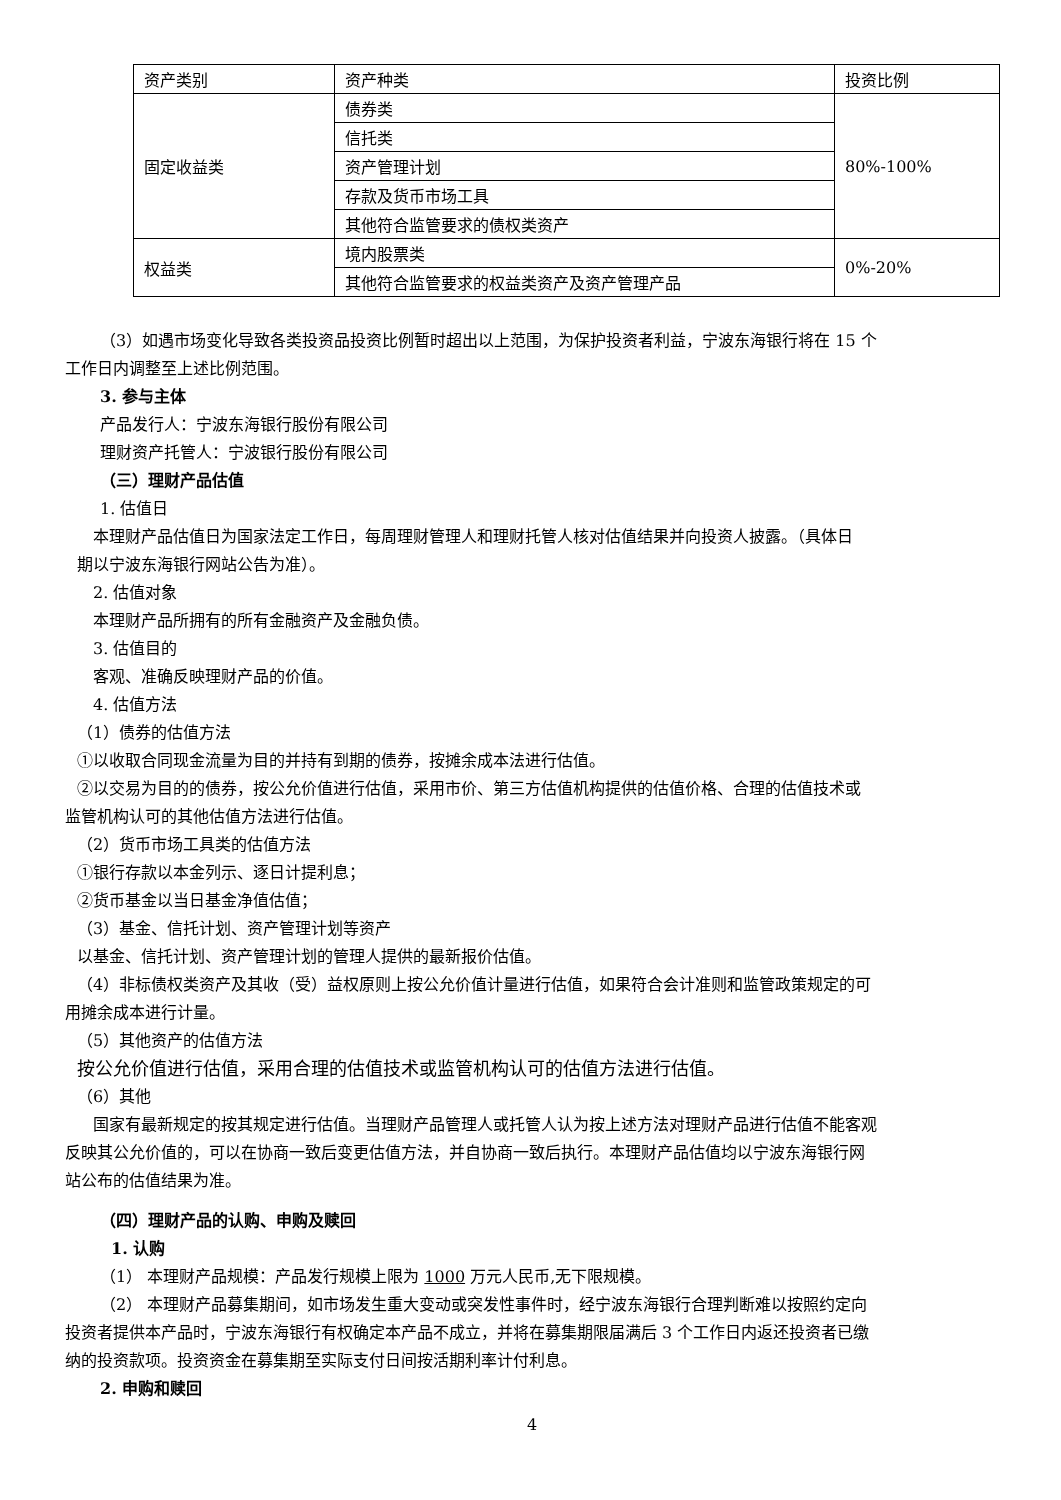| 资产类别 | 资产种类 | 投资比例 |
| 固定收益类 | 债券类 | 80%-100% |
| | 信托类 | |
| | 资产管理计划 | |
| | 存款及货币市场工具 | |
| | 其他符合监管要求的债权类资产 | |
| 权益类 | 境内股票类 | 0%-20% |
| | 其他符合监管要求的权益类资产及资产管理产品 | |
（3）如遇市场变化导致各类投资品投资比例暂时超出以上范围，为保护投资者利益，宁波东海银行将在 15 个
工作日内调整至上述比例范围。
3. 参与主体
产品发行人：宁波东海银行股份有限公司
理财资产托管人：宁波银行股份有限公司
（三）理财产品估值
1. 估值日
本理财产品估值日为国家法定工作日，每周理财管理人和理财托管人核对估值结果并向投资人披露。（具体日
期以宁波东海银行网站公告为准）。
2. 估值对象
本理财产品所拥有的所有金融资产及金融负债。
3. 估值目的
客观、准确反映理财产品的价值。
4. 估值方法
（1）债券的估值方法
①以收取合同现金流量为目的并持有到期的债券，按摊余成本法进行估值。
②以交易为目的的债券，按公允价值进行估值，采用市价、第三方估值机构提供的估值价格、合理的估值技术或
监管机构认可的其他估值方法进行估值。
（2）货币市场工具类的估值方法
①银行存款以本金列示、逐日计提利息；
②货币基金以当日基金净值估值；
（3）基金、信托计划、资产管理计划等资产
以基金、信托计划、资产管理计划的管理人提供的最新报价估值。
（4）非标债权类资产及其收（受）益权原则上按公允价值计量进行估值，如果符合会计准则和监管政策规定的可
用摊余成本进行计量。
（5）其他资产的估值方法
按公允价值进行估值，采用合理的估值技术或监管机构认可的估值方法进行估值。
（6）其他
国家有最新规定的按其规定进行估值。当理财产品管理人或托管人认为按上述方法对理财产品进行估值不能客观
反映其公允价值的，可以在协商一致后变更估值方法，并自协商一致后执行。本理财产品估值均以宁波东海银行网
站公布的估值结果为准。
（四）理财产品的认购、申购及赎回
1. 认购
（1） 本理财产品规模：产品发行规模上限为 1000 万元人民币,无下限规模。
（2） 本理财产品募集期间，如市场发生重大变动或突发性事件时，经宁波东海银行合理判断难以按照约定向
投资者提供本产品时，宁波东海银行有权确定本产品不成立，并将在募集期限届满后 3 个工作日内返还投资者已缴
纳的投资款项。投资资金在募集期至实际支付日间按活期利率计付利息。
2. 申购和赎回
4